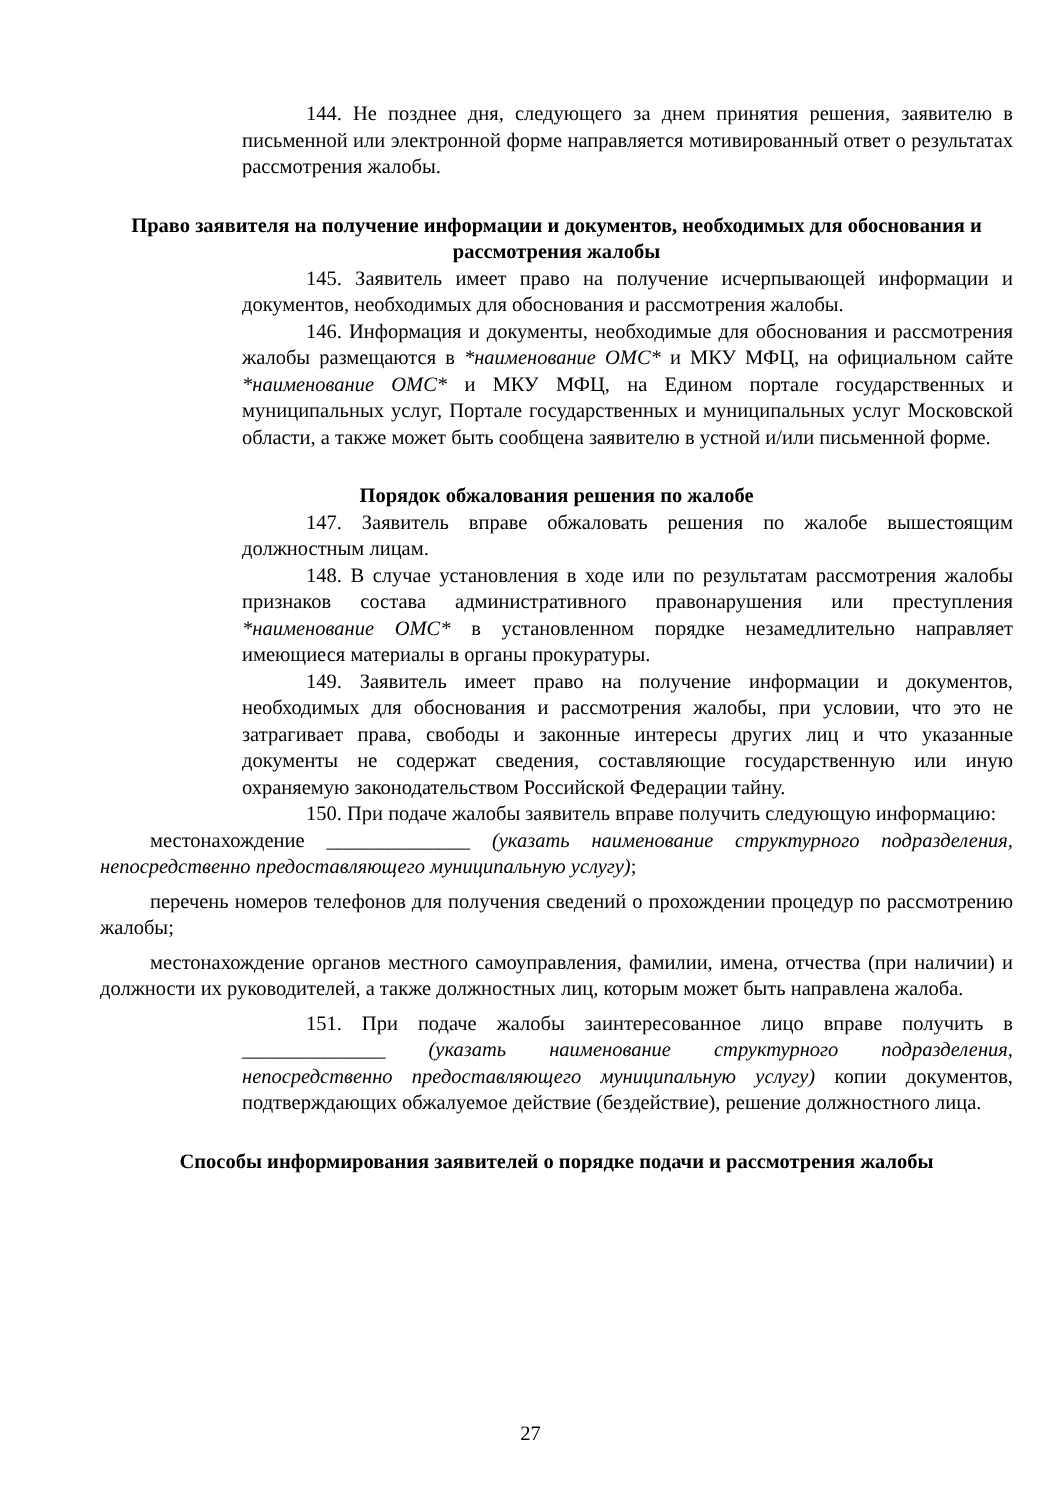144. Не позднее дня, следующего за днем принятия решения, заявителю в письменной или электронной форме направляется мотивированный ответ о результатах рассмотрения жалобы.
Право заявителя на получение информации и документов, необходимых для обоснования и рассмотрения жалобы
145. Заявитель имеет право на получение исчерпывающей информации и документов, необходимых для обоснования и рассмотрения жалобы.
146. Информация и документы, необходимые для обоснования и рассмотрения жалобы размещаются в *наименование ОМС* и МКУ МФЦ, на официальном сайте *наименование ОМС* и МКУ МФЦ, на Едином портале государственных и муниципальных услуг, Портале государственных и муниципальных услуг Московской области, а также может быть сообщена заявителю в устной и/или письменной форме.
Порядок обжалования решения по жалобе
147. Заявитель вправе обжаловать решения по жалобе вышестоящим должностным лицам.
148. В случае установления в ходе или по результатам рассмотрения жалобы признаков состава административного правонарушения или преступления *наименование ОМС* в установленном порядке незамедлительно направляет имеющиеся материалы в органы прокуратуры.
149. Заявитель имеет право на получение информации и документов, необходимых для обоснования и рассмотрения жалобы, при условии, что это не затрагивает права, свободы и законные интересы других лиц и что указанные документы не содержат сведения, составляющие государственную или иную охраняемую законодательством Российской Федерации тайну.
150. При подаче жалобы заявитель вправе получить следующую информацию:
местонахождение ______________ (указать наименование структурного подразделения, непосредственно предоставляющего муниципальную услугу);
перечень номеров телефонов для получения сведений о прохождении процедур по рассмотрению жалобы;
местонахождение органов местного самоуправления, фамилии, имена, отчества (при наличии) и должности их руководителей, а также должностных лиц, которым может быть направлена жалоба.
151. При подаче жалобы заинтересованное лицо вправе получить в ______________ (указать наименование структурного подразделения, непосредственно предоставляющего муниципальную услугу) копии документов, подтверждающих обжалуемое действие (бездействие), решение должностного лица.
Способы информирования заявителей о порядке подачи и рассмотрения жалобы
27